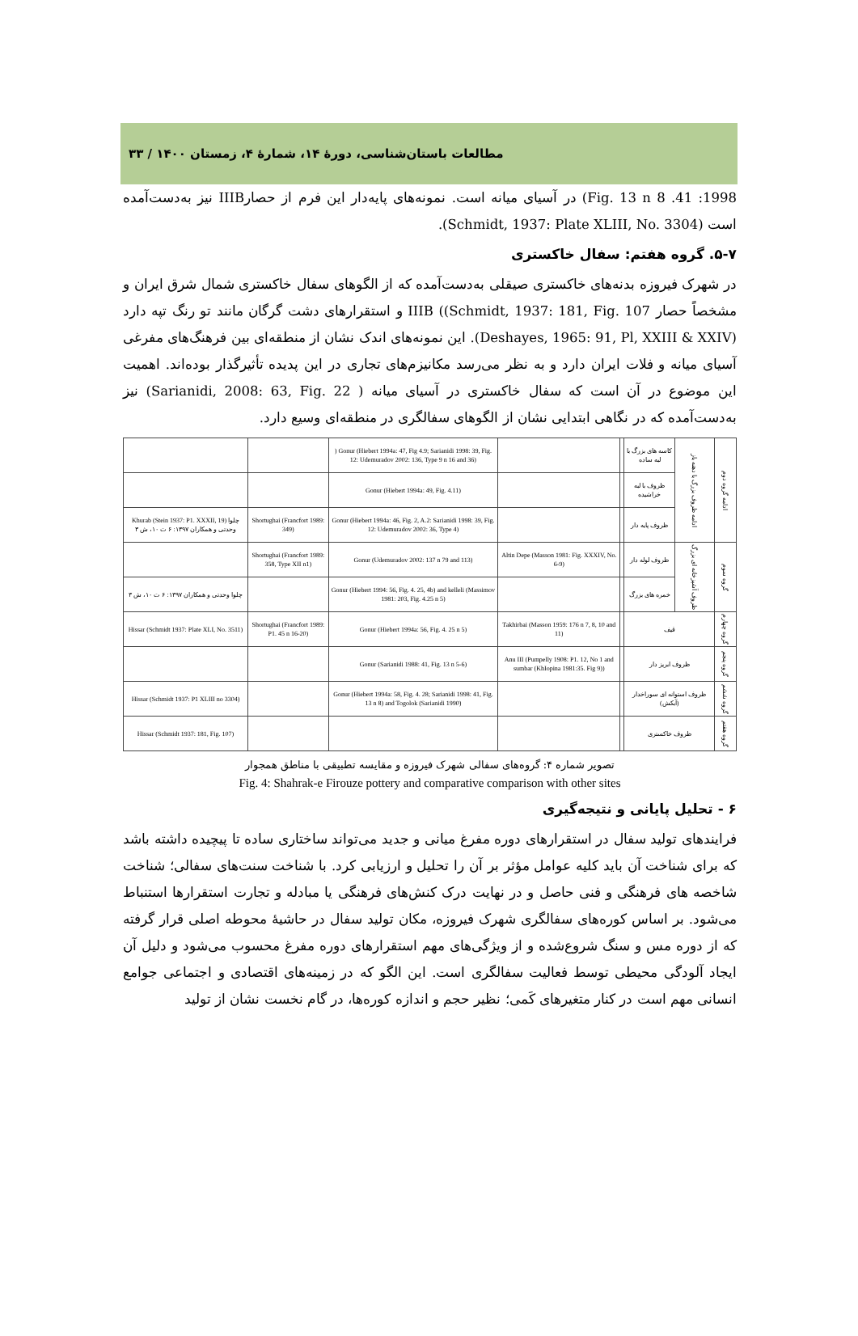مطالعات باستان‌شناسی، دورهٔ ۱۴، شمارهٔ ۴، زمستان ۱۴۰۰ / ۳۳
1998: 41. Fig. 13 n 8) در آسیای میانه است. نمونه‌های پایه‌دار این فرم از حصارIIIB نیز به‌دست‌آمده است (Schmidt, 1937: Plate XLIII, No. 3304).
۵-۷. گروه هفتم: سفال خاکستری
در شهرک فیروزه بدنه‌های خاکستری صیقلی به‌دست‌آمده که از الگوهای سفال خاکستری شمال شرق ایران و مشخصاً حصار IIIB ((Schmidt, 1937: 181, Fig. 107 و استقرارهای دشت گرگان مانند تو رنگ تپه دارد (Deshayes, 1965: 91, Pl, XXIII & XXIV). این نمونه‌های اندک نشان از منطقه‌ای بین فرهنگ‌های مفرغی آسیای میانه و فلات ایران دارد و به نظر می‌رسد مکانیزم‌های تجاری در این پدیده تأثیرگذار بوده‌اند. اهمیت این موضوع در آن است که سفال خاکستری در آسیای میانه ( Sarianidi, 2008: 63, Fig. 22) نیز به‌دست‌آمده که در نگاهی ابتدایی نشان از الگوهای سفالگری در منطقه‌ای وسیع دارد.
| | | ) Gonur (Hiebert 1994a: 47, Fig 4.9; Sarianidi 1998: 39, Fig. 12: Udemuradov 2002: 136, Type 9 n 16 and 36) | | | کاسه های بزرگ با لبه ساده | ادامه ظروف بزرگ با دهنه باز | ادامه گروه دوم |
| | | Gonur (Hiebert 1994a: 49, Fig. 4.11) | | | ظروف با لبه خراشیده | | |
| Khurab (Stein 1937: P1. XXXII, 19) چلوا وحدتی و همکاران ۱۳۹۷: ۶ ت ۱۰، ش ۳ | Shortughai (Francfort 1989: 349) | Gonur (Hiebert 1994a: 46, Fig. 2, A.2: Sarianidi 1998: 39, Fig. 12: Udemuradov 2002: 36, Type 4) | | | ظروف پایه دار | | |
| | Shortughai (Francfort 1989: 358, Type XII n1) | Gonur (Udemuradov 2002: 137 n 79 and 113) | Altin Depe (Masson 1981: Fig. XXXIV, No. 6-9) | | ظروف لوله دار | ظروف آشپزخانه ای بزرگ | گروه سوم |
| چلوا وحدتی و همکاران ۱۳۹۷: ۶ ت ۱۰، ش ۳ | | Gonur (Hiebert 1994: 56, Fig. 4. 25, 4b) and kelleli (Massimov 1981: 203, Fig. 4.25 n 5) | | | خمره های بزرگ | | |
| Hissar (Schmidt 1937: Plate XLI, No. 3511) | Shortughai (Francfort 1989: P1. 45 n 16-20) | Gonur (Hiebert 1994a: 56, Fig. 4. 25 n 5) | Takhirbai (Masson 1959: 176 n 7, 8, 10 and 11) | | قیف | | گروه چهارم |
| | | Gonur (Sarianidi 1988: 41, Fig. 13 n 5-6) | Anu III (Pumpelly 1908: P1. 12, No 1 and sumbar (KhIopina 1981:35. Fig 9)) | | ظروف ابریز دار | | گروه پنجم |
| Hissar (Schmidt 1937: P1 XLIII no 3304) | | Gonur (Hiebert 1994a: 58, Fig. 4. 28; Sarianidi 1998: 41, Fig. 13 n 8) and Togolok (Sarianidi 1990) | | | ظروف استوانه ای سوراخدار (آبکش) | | گروه ششم |
| Hissar (Schmidt 1937: 181, Fig. 107) | | | | | ظروف خاکستری | | گروه هفتم |
تصویر شماره ۴: گروه‌های سفالی شهرک فیروزه و مقایسه تطبیقی با مناطق همجوار
Fig. 4: Shahrak-e Firouze pottery and comparative comparison with other sites
۶ - تحلیل پایانی و نتیجه‌گیری
فرایندهای تولید سفال در استقرارهای دوره مفرغ میانی و جدید می‌تواند ساختاری ساده تا پیچیده داشته باشد که برای شناخت آن باید کلیه عوامل مؤثر بر آن را تحلیل و ارزیابی کرد. با شناخت سنت‌های سفالی؛ شناخت شاخصه های فرهنگی و فنی حاصل و در نهایت درک کنش‌های فرهنگی یا مبادله و تجارت استقرارها استنباط می‌شود. بر اساس کوره‌های سفالگری شهرک فیروزه، مکان تولید سفال در حاشیهٔ محوطه اصلی قرار گرفته که از دوره مس و سنگ شروع‌شده و از ویژگی‌های مهم استقرارهای دوره مفرغ محسوب می‌شود و دلیل آن ایجاد آلودگی محیطی توسط فعالیت سفالگری است. این الگو که در زمینه‌های اقتصادی و اجتماعی جوامع انسانی مهم است در کنار متغیرهای کَمی؛ نظیر حجم و اندازه کوره‌ها، در گام نخست نشان از تولید